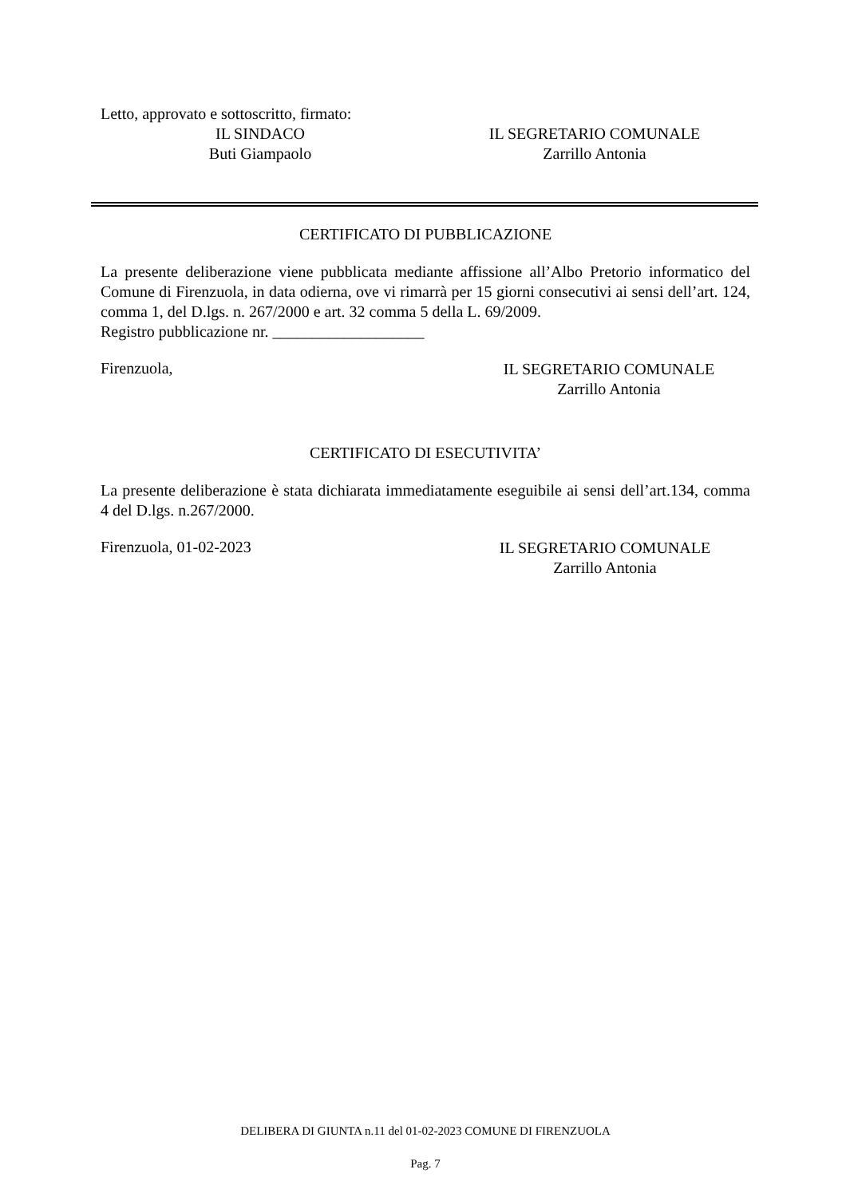Letto, approvato e sottoscritto, firmato:
IL SINDACO
Buti Giampaolo
IL SEGRETARIO COMUNALE
Zarrillo Antonia
CERTIFICATO DI PUBBLICAZIONE
La presente deliberazione viene pubblicata mediante affissione all’Albo Pretorio informatico del Comune di Firenzuola, in data odierna, ove vi rimarrà per 15 giorni consecutivi ai sensi dell’art. 124, comma 1, del D.lgs. n. 267/2000 e art. 32 comma 5 della L. 69/2009.
Registro pubblicazione nr. ___________________
Firenzuola,
IL SEGRETARIO COMUNALE
Zarrillo Antonia
CERTIFICATO DI ESECUTIVITA’
La presente deliberazione è stata dichiarata immediatamente eseguibile ai sensi dell’art.134, comma 4 del D.lgs. n.267/2000.
Firenzuola, 01-02-2023
IL SEGRETARIO COMUNALE
Zarrillo Antonia
DELIBERA DI GIUNTA n.11 del 01-02-2023 COMUNE DI FIRENZUOLA
Pag. 7